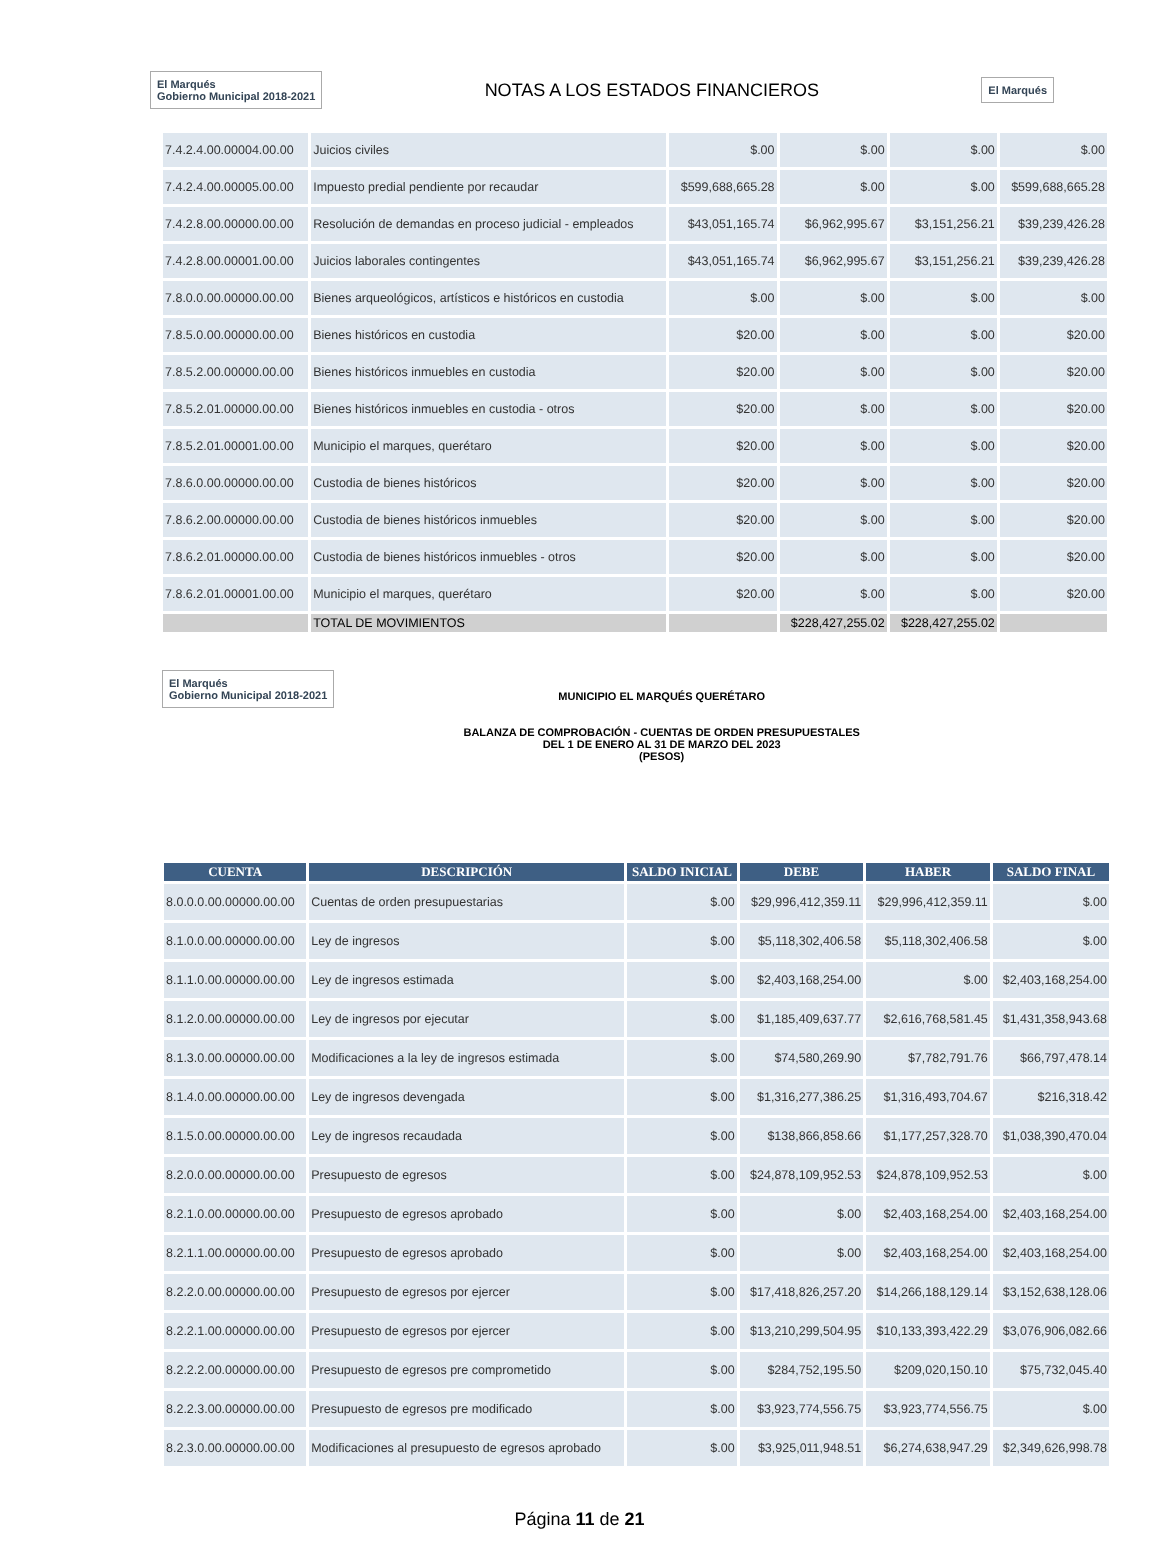El Marqués
Gobierno Municipal 2018-2021
NOTAS A LOS ESTADOS FINANCIEROS
El Marqués
| 7.4.2.4.00.00004.00.00 | Juicios civiles | $.00 | $.00 | $.00 | $.00 |
| 7.4.2.4.00.00005.00.00 | Impuesto predial pendiente por recaudar | $599,688,665.28 | $.00 | $.00 | $599,688,665.28 |
| 7.4.2.8.00.00000.00.00 | Resolución de demandas en proceso judicial - empleados | $43,051,165.74 | $6,962,995.67 | $3,151,256.21 | $39,239,426.28 |
| 7.4.2.8.00.00001.00.00 | Juicios laborales contingentes | $43,051,165.74 | $6,962,995.67 | $3,151,256.21 | $39,239,426.28 |
| 7.8.0.0.00.00000.00.00 | Bienes arqueológicos, artísticos e históricos en custodia | $.00 | $.00 | $.00 | $.00 |
| 7.8.5.0.00.00000.00.00 | Bienes históricos en custodia | $20.00 | $.00 | $.00 | $20.00 |
| 7.8.5.2.00.00000.00.00 | Bienes históricos inmuebles en custodia | $20.00 | $.00 | $.00 | $20.00 |
| 7.8.5.2.01.00000.00.00 | Bienes históricos inmuebles en custodia - otros | $20.00 | $.00 | $.00 | $20.00 |
| 7.8.5.2.01.00001.00.00 | Municipio el marques, querétaro | $20.00 | $.00 | $.00 | $20.00 |
| 7.8.6.0.00.00000.00.00 | Custodia de bienes históricos | $20.00 | $.00 | $.00 | $20.00 |
| 7.8.6.2.00.00000.00.00 | Custodia de bienes históricos inmuebles | $20.00 | $.00 | $.00 | $20.00 |
| 7.8.6.2.01.00000.00.00 | Custodia de bienes históricos inmuebles - otros | $20.00 | $.00 | $.00 | $20.00 |
| 7.8.6.2.01.00001.00.00 | Municipio el marques, querétaro | $20.00 | $.00 | $.00 | $20.00 |
| | TOTAL DE MOVIMIENTOS | | $228,427,255.02 | $228,427,255.02 | |
El Marqués
Gobierno Municipal 2018-2021
MUNICIPIO EL MARQUÉS QUERÉTARO
BALANZA DE COMPROBACIÓN - CUENTAS DE ORDEN PRESUPUESTALES
DEL 1 DE ENERO AL 31 DE MARZO DEL 2023
(PESOS)
| CUENTA | DESCRIPCIÓN | SALDO INICIAL | DEBE | HABER | SALDO FINAL |
| --- | --- | --- | --- | --- | --- |
| 8.0.0.0.00.00000.00.00 | Cuentas de orden presupuestarias | $.00 | $29,996,412,359.11 | $29,996,412,359.11 | $.00 |
| 8.1.0.0.00.00000.00.00 | Ley de ingresos | $.00 | $5,118,302,406.58 | $5,118,302,406.58 | $.00 |
| 8.1.1.0.00.00000.00.00 | Ley de ingresos estimada | $.00 | $2,403,168,254.00 | $.00 | $2,403,168,254.00 |
| 8.1.2.0.00.00000.00.00 | Ley de ingresos por ejecutar | $.00 | $1,185,409,637.77 | $2,616,768,581.45 | $1,431,358,943.68 |
| 8.1.3.0.00.00000.00.00 | Modificaciones a la ley de ingresos estimada | $.00 | $74,580,269.90 | $7,782,791.76 | $66,797,478.14 |
| 8.1.4.0.00.00000.00.00 | Ley de ingresos devengada | $.00 | $1,316,277,386.25 | $1,316,493,704.67 | $216,318.42 |
| 8.1.5.0.00.00000.00.00 | Ley de ingresos recaudada | $.00 | $138,866,858.66 | $1,177,257,328.70 | $1,038,390,470.04 |
| 8.2.0.0.00.00000.00.00 | Presupuesto de egresos | $.00 | $24,878,109,952.53 | $24,878,109,952.53 | $.00 |
| 8.2.1.0.00.00000.00.00 | Presupuesto de egresos aprobado | $.00 | $.00 | $2,403,168,254.00 | $2,403,168,254.00 |
| 8.2.1.1.00.00000.00.00 | Presupuesto de egresos aprobado | $.00 | $.00 | $2,403,168,254.00 | $2,403,168,254.00 |
| 8.2.2.0.00.00000.00.00 | Presupuesto de egresos por ejercer | $.00 | $17,418,826,257.20 | $14,266,188,129.14 | $3,152,638,128.06 |
| 8.2.2.1.00.00000.00.00 | Presupuesto de egresos por ejercer | $.00 | $13,210,299,504.95 | $10,133,393,422.29 | $3,076,906,082.66 |
| 8.2.2.2.00.00000.00.00 | Presupuesto de egresos pre comprometido | $.00 | $284,752,195.50 | $209,020,150.10 | $75,732,045.40 |
| 8.2.2.3.00.00000.00.00 | Presupuesto de egresos pre modificado | $.00 | $3,923,774,556.75 | $3,923,774,556.75 | $.00 |
| 8.2.3.0.00.00000.00.00 | Modificaciones al presupuesto de egresos aprobado | $.00 | $3,925,011,948.51 | $6,274,638,947.29 | $2,349,626,998.78 |
Página 11 de 21